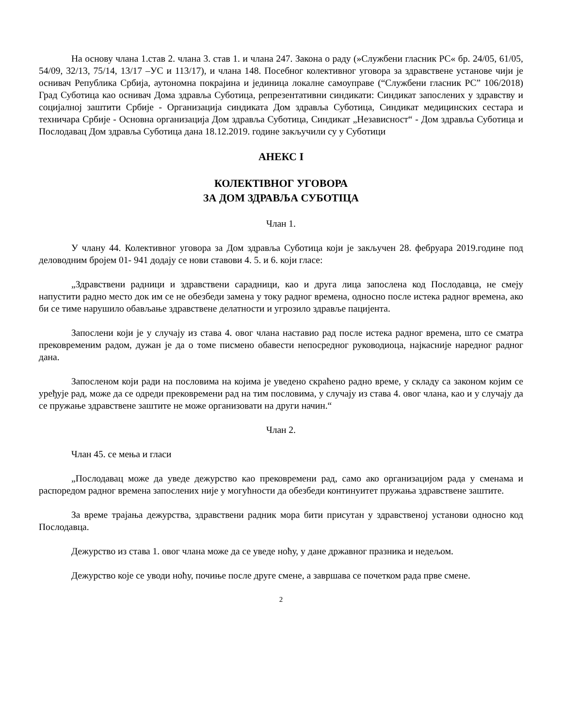На основу члана 1.став 2. члана 3. став 1. и члана 247. Закона о раду (»Службени гласник РС« бр. 24/05, 61/05, 54/09, 32/13, 75/14, 13/17 –УС и 113/17), и члана 148. Посебног колективног уговора за здравствене установе чији је оснивач Република Србија, аутономна покрајина и јединица локалне самоуправе (“Службени гласник РС” 106/2018) Град Суботица као оснивач Дома здравља Суботица, репрезентативни синдикати: Синдикат запослених у здравству и социјалној заштити Србије - Организација синдиката Дом здравља Суботица, Синдикат медицинских сестара и техничара Србије - Основна организација Дом здравља Суботица, Синдикат „Независност“ - Дом здравља Суботица и Послодавац Дом здравља Суботица дана 18.12.2019. године закључили су у Суботици
АНЕКС I
КОЛЕКТІВНОГ УГОВОРА
ЗА ДОМ ЗДРАВЉА СУБОТІЦА
Члан 1.
У члану 44. Колективног уговора за Дом здравља Суботица који је закључен 28. фебруара 2019.године под деловодним бројем 01- 941 додају се нови ставови 4. 5. и 6. који гласе:
„Здравствени радници и здравствени сарадници, као и друга лица запослена код Послодавца, не смеју напустити радно место док им се не обезбеди замена у току радног времена, односно после истека радног времена, ако би се тиме нарушило обављање здравствене делатности и угрозило здравље пацијента.
Запослени који је у случају из става 4. овог члана наставио рад после истека радног времена, што се сматра прековременим радом, дужан је да о томе писмено обавести непосредног руководиоца, најкасније наредног радног дана.
Запосленом који ради на пословима на којима је уведено скраћено радно време, у складу са законом којим се уређује рад, може да се одреди прековремени рад на тим пословима, у случају из става 4. овог члана, као и у случају да се пружање здравствене заштите не може организовати на други начин.“
Члан 2.
Члан 45. се мења и гласи
„Послодавац може да уведе дежурство као прековремени рад, само ако организацијом рада у сменама и распоредом радног времена запослених није у могућности да обезбеди континуитет пружања здравствене заштите.
За време трајања дежурства, здравствени радник мора бити присутан у здравственој установи односно код Послодавца.
Дежурство из става 1. овог члана може да се уведе ноћу, у дане државног празника и недељом.
Дежурство које се уводи ноћу, почиње после друге смене, а завршава се почетком рада прве смене.
2